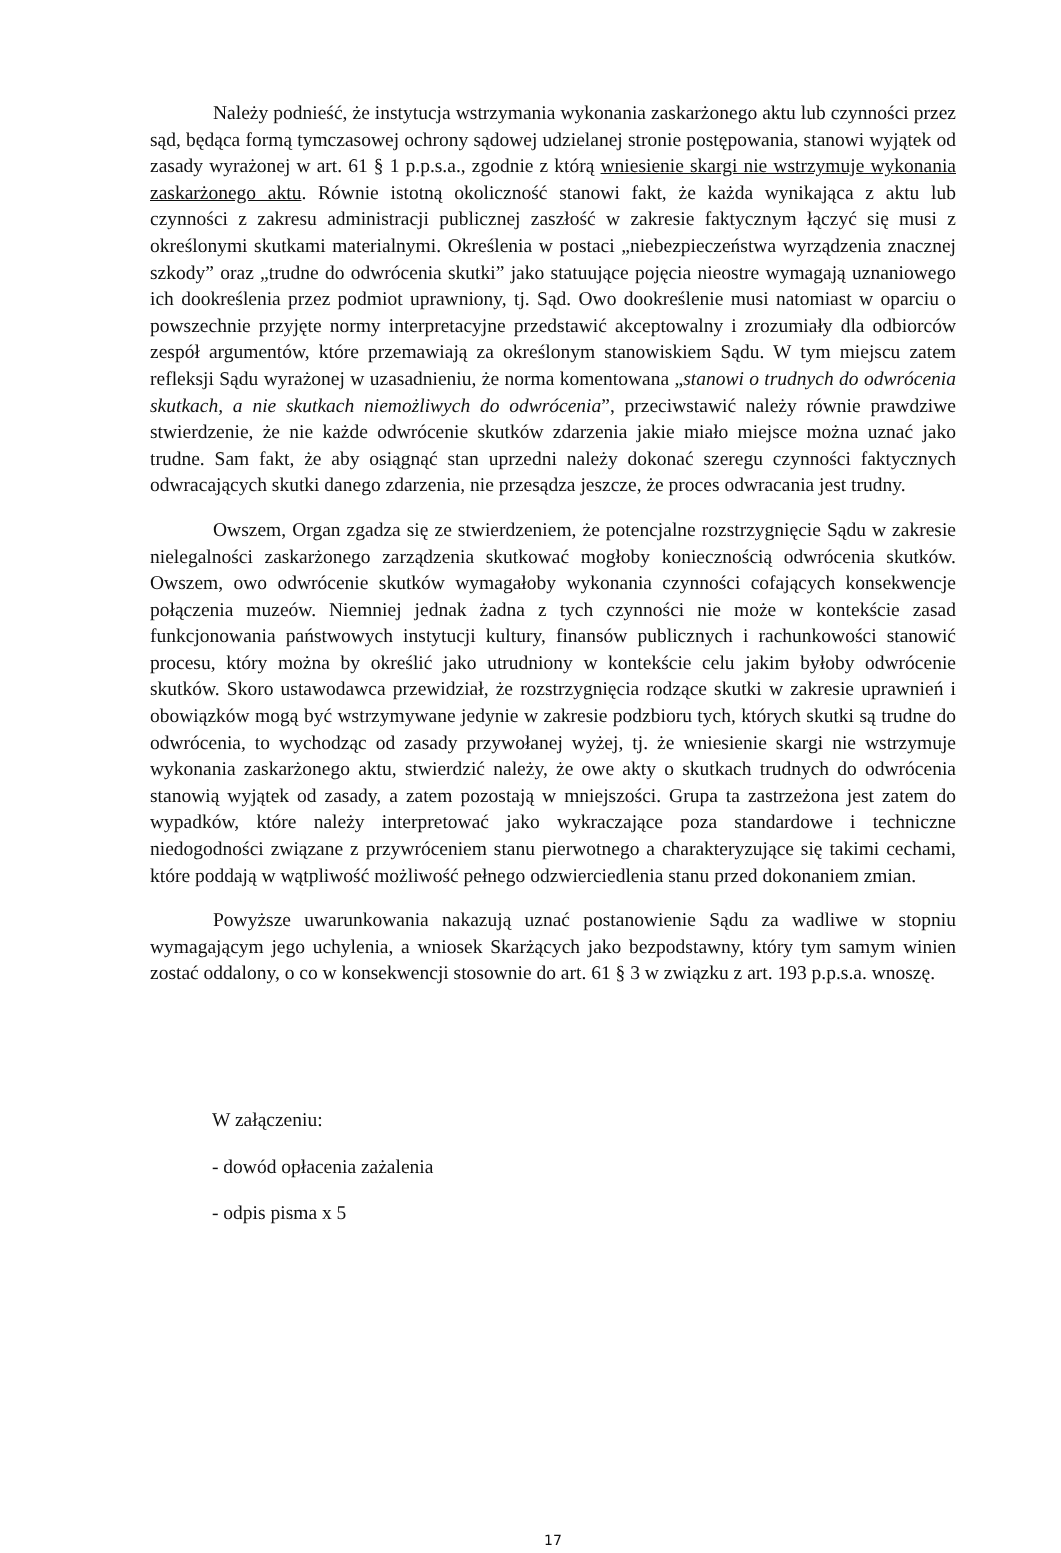Należy podnieść, że instytucja wstrzymania wykonania zaskarżonego aktu lub czynności przez sąd, będąca formą tymczasowej ochrony sądowej udzielanej stronie postępowania, stanowi wyjątek od zasady wyrażonej w art. 61 § 1 p.p.s.a., zgodnie z którą wniesienie skargi nie wstrzymuje wykonania zaskarżonego aktu. Równie istotną okoliczność stanowi fakt, że każda wynikająca z aktu lub czynności z zakresu administracji publicznej zaszłość w zakresie faktycznym łączyć się musi z określonymi skutkami materialnymi. Określenia w postaci „niebezpieczeństwa wyrządzenia znacznej szkody” oraz „trudne do odwrócenia skutki” jako statuujące pojęcia nieostre wymagają uznaniowego ich dookreślenia przez podmiot uprawniony, tj. Sąd. Owo dookreślenie musi natomiast w oparciu o powszechnie przyjęte normy interpretacyjne przedstawić akceptowalny i zrozumiały dla odbiorców zespół argumentów, które przemawiają za określonym stanowiskiem Sądu. W tym miejscu zatem refleksji Sądu wyrażonej w uzasadnieniu, że norma komentowana „stanowi o trudnych do odwrócenia skutkach, a nie skutkach niemożliwych do odwrócenia”, przeciwstawić należy równie prawdziwe stwierdzenie, że nie każde odwrócenie skutków zdarzenia jakie miało miejsce można uznać jako trudne. Sam fakt, że aby osiągnąć stan uprzedni należy dokonać szeregu czynności faktycznych odwracających skutki danego zdarzenia, nie przesądza jeszcze, że proces odwracania jest trudny.
Owszem, Organ zgadza się ze stwierdzeniem, że potencjalne rozstrzygnięcie Sądu w zakresie nielegalności zaskarżonego zarządzenia skutkować mogłoby koniecznością odwrócenia skutków. Owszem, owo odwrócenie skutków wymagałoby wykonania czynności cofających konsekwencje połączenia muzeów. Niemniej jednak żadna z tych czynności nie może w kontekście zasad funkcjonowania państwowych instytucji kultury, finansów publicznych i rachunkowości stanowić procesu, który można by określić jako utrudniony w kontekście celu jakim byłoby odwrócenie skutków. Skoro ustawodawca przewidział, że rozstrzygnięcia rodzące skutki w zakresie uprawnień i obowiązków mogą być wstrzymywane jedynie w zakresie podzbioru tych, których skutki są trudne do odwrócenia, to wychodząc od zasady przywołanej wyżej, tj. że wniesienie skargi nie wstrzymuje wykonania zaskarżonego aktu, stwierdzić należy, że owe akty o skutkach trudnych do odwrócenia stanowią wyjątek od zasady, a zatem pozostają w mniejszości. Grupa ta zastrzeżona jest zatem do wypadków, które należy interpretować jako wykraczające poza standardowe i techniczne niedogodności związane z przywróceniem stanu pierwotnego a charakteryzujące się takimi cechami, które poddają w wątpliwość możliwość pełnego odzwierciedlenia stanu przed dokonaniem zmian.
Powyższe uwarunkowania nakazują uznać postanowienie Sądu za wadliwe w stopniu wymagającym jego uchylenia, a wniosek Skarżących jako bezpodstawny, który tym samym winien zostać oddalony, o co w konsekwencji stosownie do art. 61 § 3 w związku z art. 193 p.p.s.a. wnoszę.
W załączeniu:
- dowód opłacenia zażalenia
- odpis pisma x 5
17